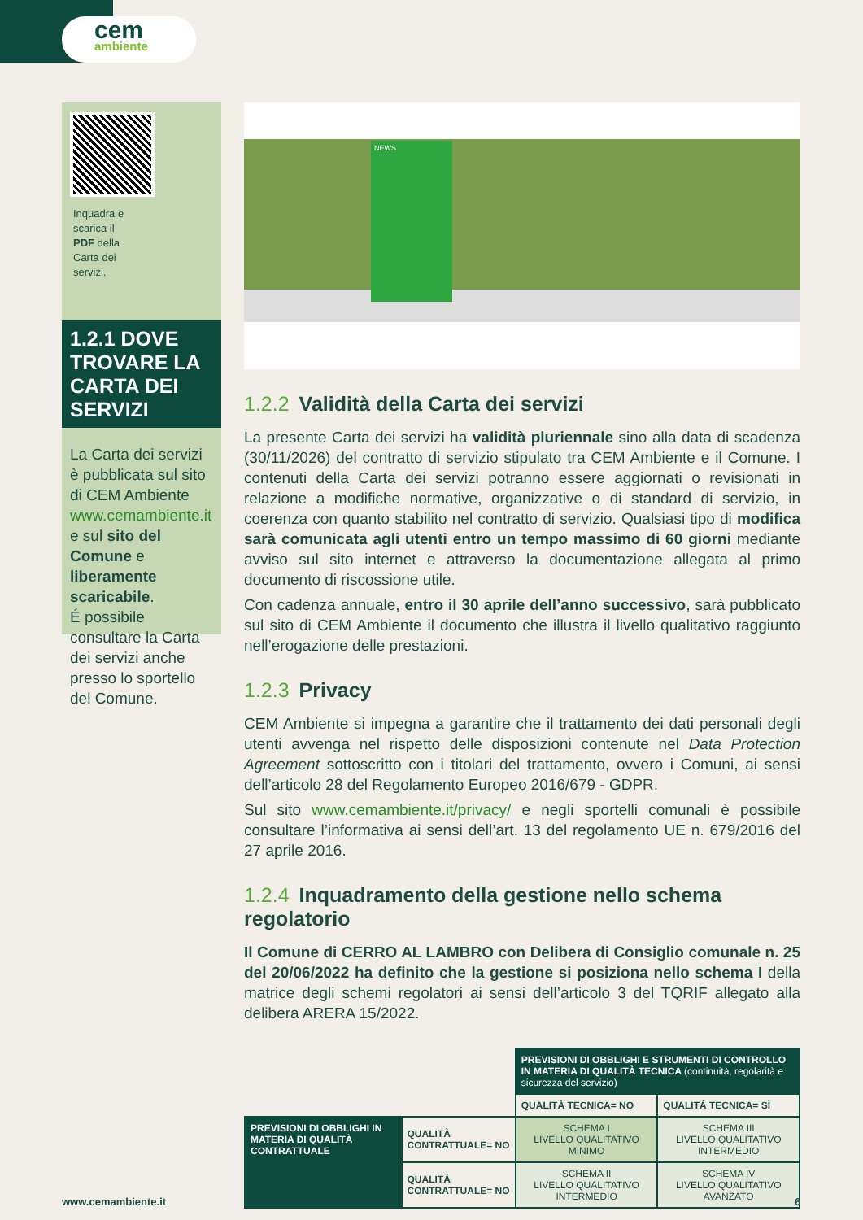cem
ambiente
Inquadra e scarica il PDF della Carta dei servizi.
1.2.1 DOVE TROVARE LA CARTA DEI SERVIZI
La Carta dei servizi è pubblicata sul sito di CEM Ambiente www.cemambiente.it e sul sito del Comune e liberamente scaricabile.
É possibile consultare la Carta dei servizi anche presso lo sportello del Comune.
NEWS
1.2.2 Validità della Carta dei servizi
La presente Carta dei servizi ha validità pluriennale sino alla data di scadenza (30/11/2026) del contratto di servizio stipulato tra CEM Ambiente e il Comune. I contenuti della Carta dei servizi potranno essere aggiornati o revisionati in relazione a modifiche normative, organizzative o di standard di servizio, in coerenza con quanto stabilito nel contratto di servizio. Qualsiasi tipo di modifica sarà comunicata agli utenti entro un tempo massimo di 60 giorni mediante avviso sul sito internet e attraverso la documentazione allegata al primo documento di riscossione utile.
Con cadenza annuale, entro il 30 aprile dell’anno successivo, sarà pubblicato sul sito di CEM Ambiente il documento che illustra il livello qualitativo raggiunto nell’erogazione delle prestazioni.
1.2.3 Privacy
CEM Ambiente si impegna a garantire che il trattamento dei dati personali degli utenti avvenga nel rispetto delle disposizioni contenute nel Data Protection Agreement sottoscritto con i titolari del trattamento, ovvero i Comuni, ai sensi dell’articolo 28 del Regolamento Europeo 2016/679 - GDPR.
Sul sito www.cemambiente.it/privacy/ e negli sportelli comunali è possibile consultare l’informativa ai sensi dell’art. 13 del regolamento UE n. 679/2016 del 27 aprile 2016.
1.2.4 Inquadramento della gestione nello schema regolatorio
Il Comune di CERRO AL LAMBRO con Delibera di Consiglio comunale n. 25 del 20/06/2022 ha definito che la gestione si posiziona nello schema I della matrice degli schemi regolatori ai sensi dell’articolo 3 del TQRIF allegato alla delibera ARERA 15/2022.
| | | PREVISIONI DI OBBLIGHI E STRUMENTI DI CONTROLLO IN MATERIA DI QUALITÀ TECNICA (continuità, regolarità e sicurezza del servizio) | |
| | | QUALITÀ TECNICA= NO | QUALITÀ TECNICA= SÌ |
| PREVISIONI DI OBBLIGHI IN MATERIA DI QUALITÀ CONTRATTUALE | QUALITÀ CONTRATTUALE= NO | SCHEMA I LIVELLO QUALITATIVO MINIMO | SCHEMA III LIVELLO QUALITATIVO INTERMEDIO |
| | QUALITÀ CONTRATTUALE= NO | SCHEMA II LIVELLO QUALITATIVO INTERMEDIO | SCHEMA IV LIVELLO QUALITATIVO AVANZATO |
www.cemambiente.it 6